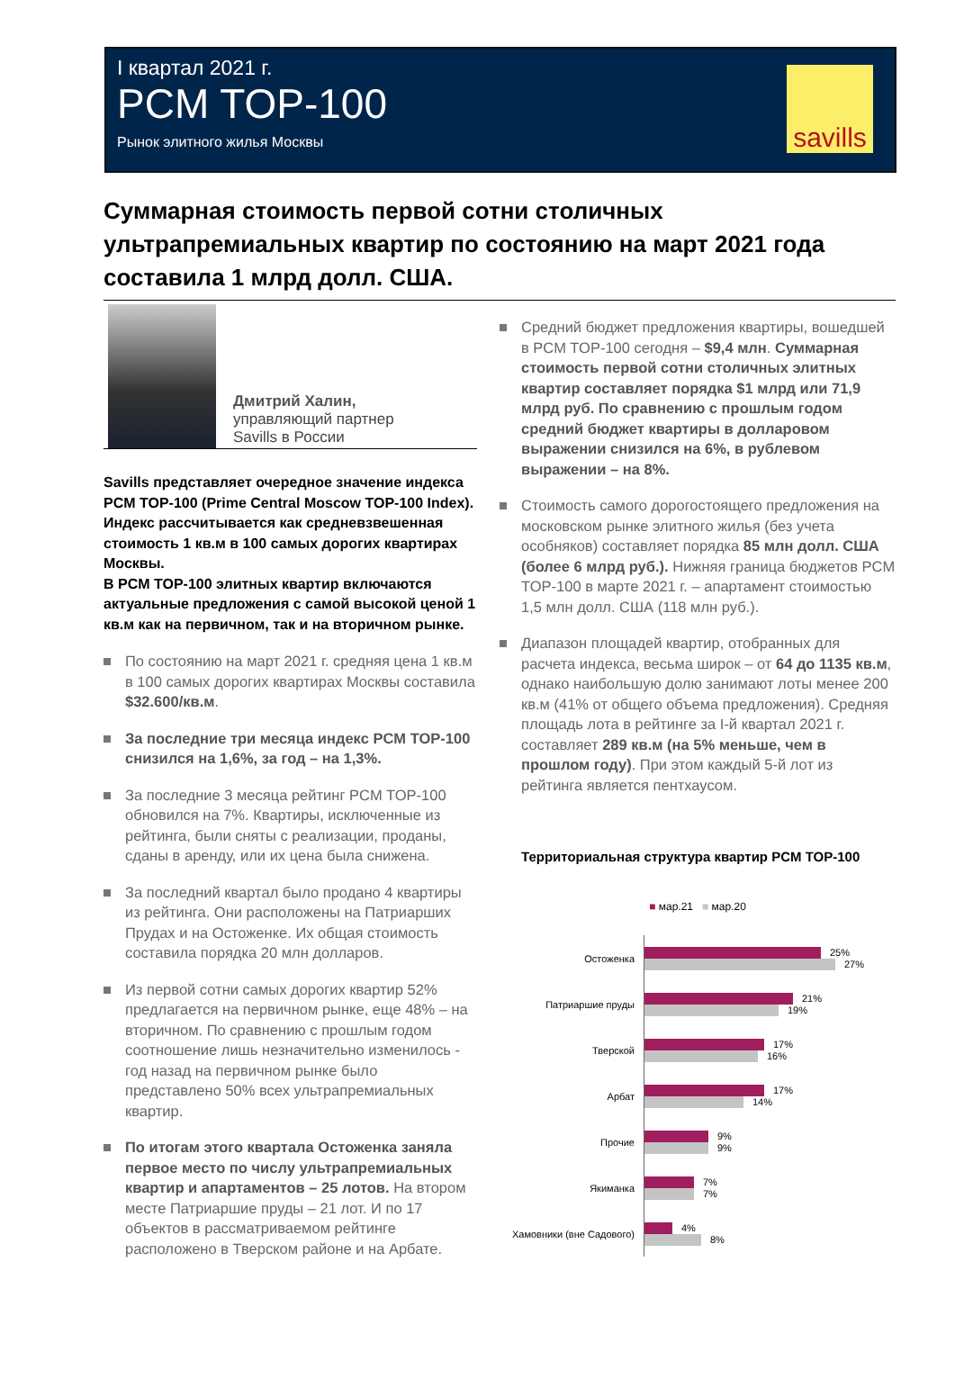I квартал 2021 г.
PCM TOP-100
Рынок элитного жилья Москвы
savills
Суммарная стоимость первой сотни столичных ультрапремиальных квартир по состоянию на март 2021 года составила 1 млрд долл. США.
Дмитрий Халин,
управляющий партнер
Savills в России
Savills представляет очередное значение индекса PCM TOP-100 (Prime Central Moscow TOP-100 Index). Индекс рассчитывается как средневзвешенная стоимость 1 кв.м в 100 самых дорогих квартирах Москвы.
В PCM TOP-100 элитных квартир включаются актуальные предложения с самой высокой ценой 1 кв.м как на первичном, так и на вторичном рынке.
По состоянию на март 2021 г. средняя цена 1 кв.м в 100 самых дорогих квартирах Москвы составила $32.600/кв.м.
За последние три месяца индекс PCM TOP-100 снизился на 1,6%, за год – на 1,3%.
За последние 3 месяца рейтинг PCM TOP-100 обновился на 7%. Квартиры, исключенные из рейтинга, были сняты с реализации, проданы, сданы в аренду, или их цена была снижена.
За последний квартал было продано 4 квартиры из рейтинга. Они расположены на Патриарших Прудах и на Остоженке. Их общая стоимость составила порядка 20 млн долларов.
Из первой сотни самых дорогих квартир 52% предлагается на первичном рынке, еще 48% – на вторичном. По сравнению с прошлым годом соотношение лишь незначительно изменилось - год назад на первичном рынке было представлено 50% всех ультрапремиальных квартир.
По итогам этого квартала Остоженка заняла первое место по числу ультрапремиальных квартир и апартаментов – 25 лотов. На втором месте Патриаршие пруды – 21 лот. И по 17 объектов в рассматриваемом рейтинге расположено в Тверском районе и на Арбате.
Средний бюджет предложения квартиры, вошедшей в PCM TOP-100 сегодня – $9,4 млн. Суммарная стоимость первой сотни столичных элитных квартир составляет порядка $1 млрд или 71,9 млрд руб. По сравнению с прошлым годом средний бюджет квартиры в долларовом выражении снизился на 6%, в рублевом выражении – на 8%.
Стоимость самого дорогостоящего предложения на московском рынке элитного жилья (без учета особняков) составляет порядка 85 млн долл. США (более 6 млрд руб.). Нижняя граница бюджетов PCM TOP-100 в марте 2021 г. – апартамент стоимостью 1,5 млн долл. США (118 млн руб.).
Диапазон площадей квартир, отобранных для расчета индекса, весьма широк – от 64 до 1135 кв.м, однако наибольшую долю занимают лоты менее 200 кв.м (41% от общего объема предложения). Средняя площадь лота в рейтинге за I-й квартал 2021 г. составляет 289 кв.м (на 5% меньше, чем в прошлом году). При этом каждый 5-й лот из рейтинга является пентхаусом.
Территориальная структура квартир PCM TOP-100
■ мар.21 ■ мар.20
Остоженка
25%
27%
Патриаршие пруды
21%
19%
Тверской
17%
16%
Арбат
17%
14%
Прочие
9%
9%
Якиманка
7%
7%
Хамовники (вне Садового)
4%
8%